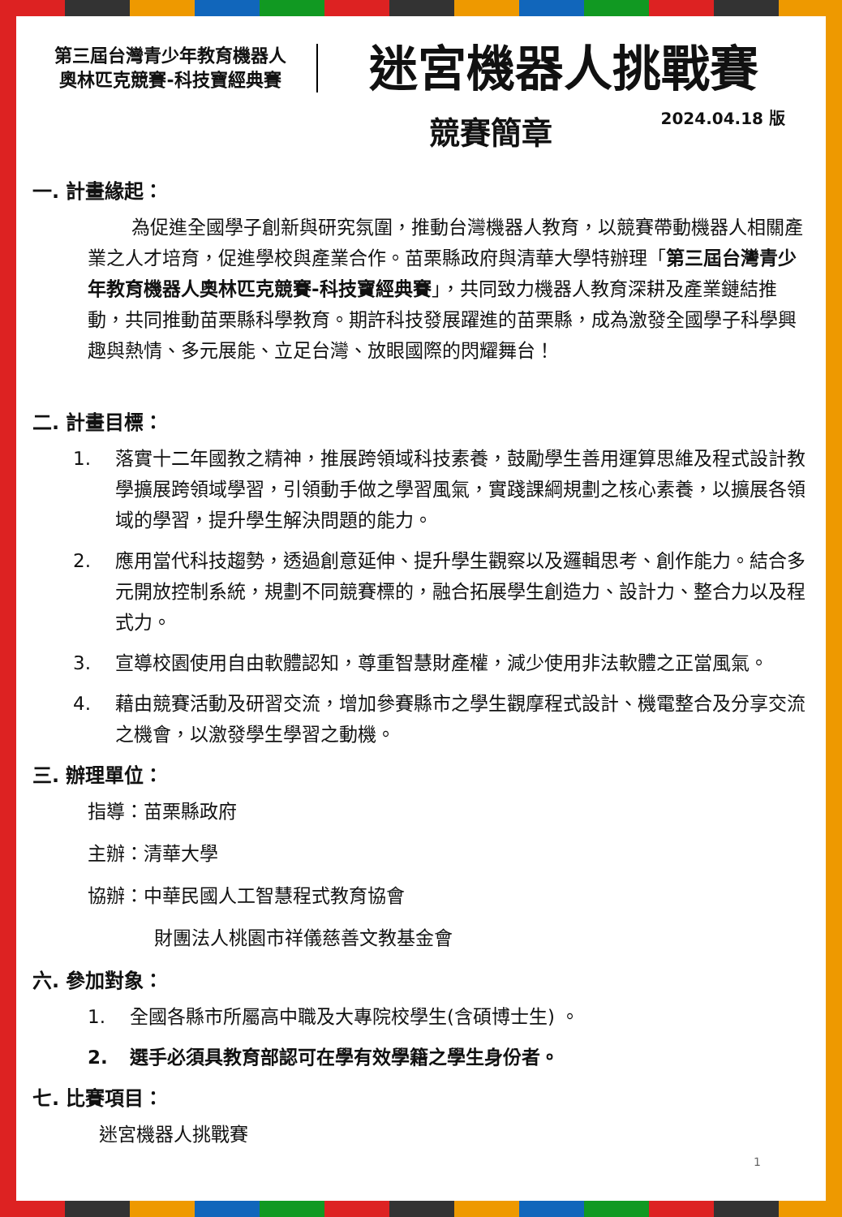第三屆台灣青少年教育機器人
奧林匹克競賽-科技寶經典賽
迷宮機器人挑戰賽
競賽簡章
2024.04.18 版
一. 計畫緣起：
為促進全國學子創新與研究氛圍，推動台灣機器人教育，以競賽帶動機器人相關產業之人才培育，促進學校與產業合作。苗栗縣政府與清華大學特辦理「第三屆台灣青少年教育機器人奧林匹克競賽-科技寶經典賽」，共同致力機器人教育深耕及產業鏈結推動，共同推動苗栗縣科學教育。期許科技發展躍進的苗栗縣，成為激發全國學子科學興趣與熱情、多元展能、立足台灣、放眼國際的閃耀舞台！
二. 計畫目標：
1. 落實十二年國教之精神，推展跨領域科技素養，鼓勵學生善用運算思維及程式設計教學擴展跨領域學習，引領動手做之學習風氣，實踐課綱規劃之核心素養，以擴展各領域的學習，提升學生解決問題的能力。
2. 應用當代科技趨勢，透過創意延伸、提升學生觀察以及邏輯思考、創作能力。結合多元開放控制系統，規劃不同競賽標的，融合拓展學生創造力、設計力、整合力以及程式力。
3. 宣導校園使用自由軟體認知，尊重智慧財產權，減少使用非法軟體之正當風氣。
4. 藉由競賽活動及研習交流，增加參賽縣市之學生觀摩程式設計、機電整合及分享交流之機會，以激發學生學習之動機。
三. 辦理單位：
指導：苗栗縣政府
主辦：清華大學
協辦：中華民國人工智慧程式教育協會
財團法人桃園市祥儀慈善文教基金會
六. 參加對象：
1. 全國各縣市所屬高中職及大專院校學生(含碩博士生) 。
2. 選手必須具教育部認可在學有效學籍之學生身份者。
七. 比賽項目：
迷宮機器人挑戰賽
1